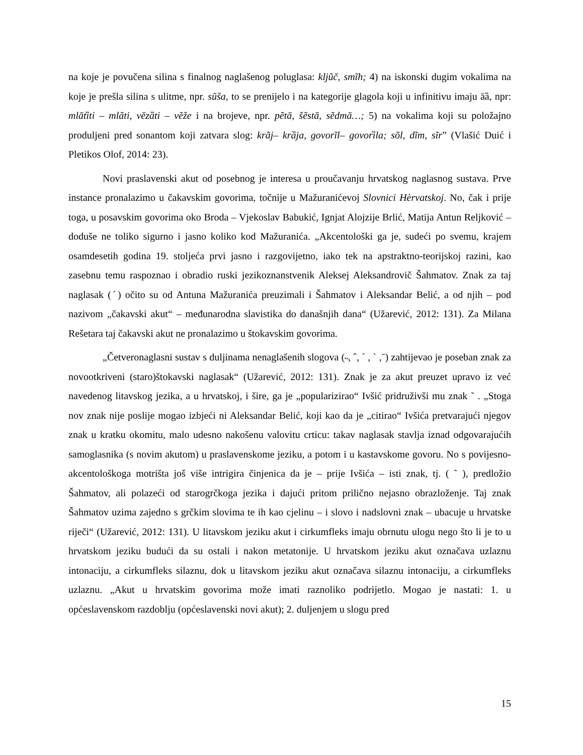na koje je povučena silina s finalnog naglašenog poluglasa: kljũč, smĩh; 4) na iskonski dugim vokalima na koje je prešla silina s ulitme, npr. sũša, to se prenijelo i na kategorije glagola koji u infinitivu imaju āȁ, npr: mlātȉti – mlãti, vēzȁti – vẽže i na brojeve, npr. pẽtā, šẽstā, sẽdmā…; 5) na vokalima koji su položajno produljeni pred sonantom koji zatvara slog: krãj– krȁja, govorĩl– govorȉla; sõl, dĩm, sĩr” (Vlašić Duić i Pletikos Olof, 2014: 23).
Novi praslavenski akut od posebnog je interesa u proučavanju hrvatskog naglasnog sustava. Prve instance pronalazimo u čakavskim govorima, točnije u Mažuranićevoj Slovnici Hèrvatskoj. No, čak i prije toga, u posavskim govorima oko Broda – Vjekoslav Babukić, Ignjat Alojzije Brlić, Matija Antun Reljković – doduše ne toliko sigurno i jasno koliko kod Mažuranića. „Akcentološki ga je, sudeći po svemu, krajem osamdesetih godina 19. stoljeća prvi jasno i razgovijetno, iako tek na apstraktno-teorijskoj razini, kao zasebnu temu raspoznao i obradio ruski jezikoznanstvenik Aleksej Aleksandrovič Šahmatov. Znak za taj naglasak (ˊ) očito su od Antuna Mažuranića preuzimali i Šahmatov i Aleksandar Belić, a od njih – pod nazivom „čakavski akut“ – međunarodna slavistika do današnjih dana“ (Užarević, 2012: 131). Za Milana Rešetara taj čakavski akut ne pronalazimo u štokavskim govorima.
„Četveronaglasni sustav s duljinama nenaglašenih slogova (˵, ˆ, ˊ , ˋ ,ˉ) zahtijevao je poseban znak za novootkriveni (staro)štokavski naglasak“ (Užarević, 2012: 131). Znak je za akut preuzet upravo iz već navedenog litavskog jezika, a u hrvatskoj, i šire, ga je „popularizirao“ Ivšić pridruživši mu znak ˜ . „Stoga nov znak nije poslije mogao izbjeći ni Aleksandar Belić, koji kao da je „citirao“ Ivšića pretvarajući njegov znak u kratku okomitu, malo udesno nakošenu valovitu crticu: takav naglasak stavlja iznad odgovarajućih samoglasnika (s novim akutom) u praslavenskome jeziku, a potom i u kastavskome govoru. No s povijesno-akcentološkoga motrišta još više intrigira činjenica da je – prije Ivšića – isti znak, tj. ( ˜ ), predložio Šahmatov, ali polazeći od starogrčkoga jezika i dajući pritom prilično nejasno obrazloženje. Taj znak Šahmatov uzima zajedno s grčkim slovima te ih kao cjelinu – i slovo i nadslovni znak – ubacuje u hrvatske riječi“ (Užarević, 2012: 131). U litavskom jeziku akut i cirkumfleks imaju obrnutu ulogu nego što li je to u hrvatskom jeziku budući da su ostali i nakon metatonije. U hrvatskom jeziku akut označava uzlaznu intonaciju, a cirkumfleks silaznu, dok u litavskom jeziku akut označava silaznu intonaciju, a cirkumfleks uzlaznu. „Akut u hrvatskim govorima može imati raznoliko podrijetlo. Mogao je nastati: 1. u općeslavenskom razdoblju (općeslavenski novi akut); 2. duljenjem u slogu pred
15